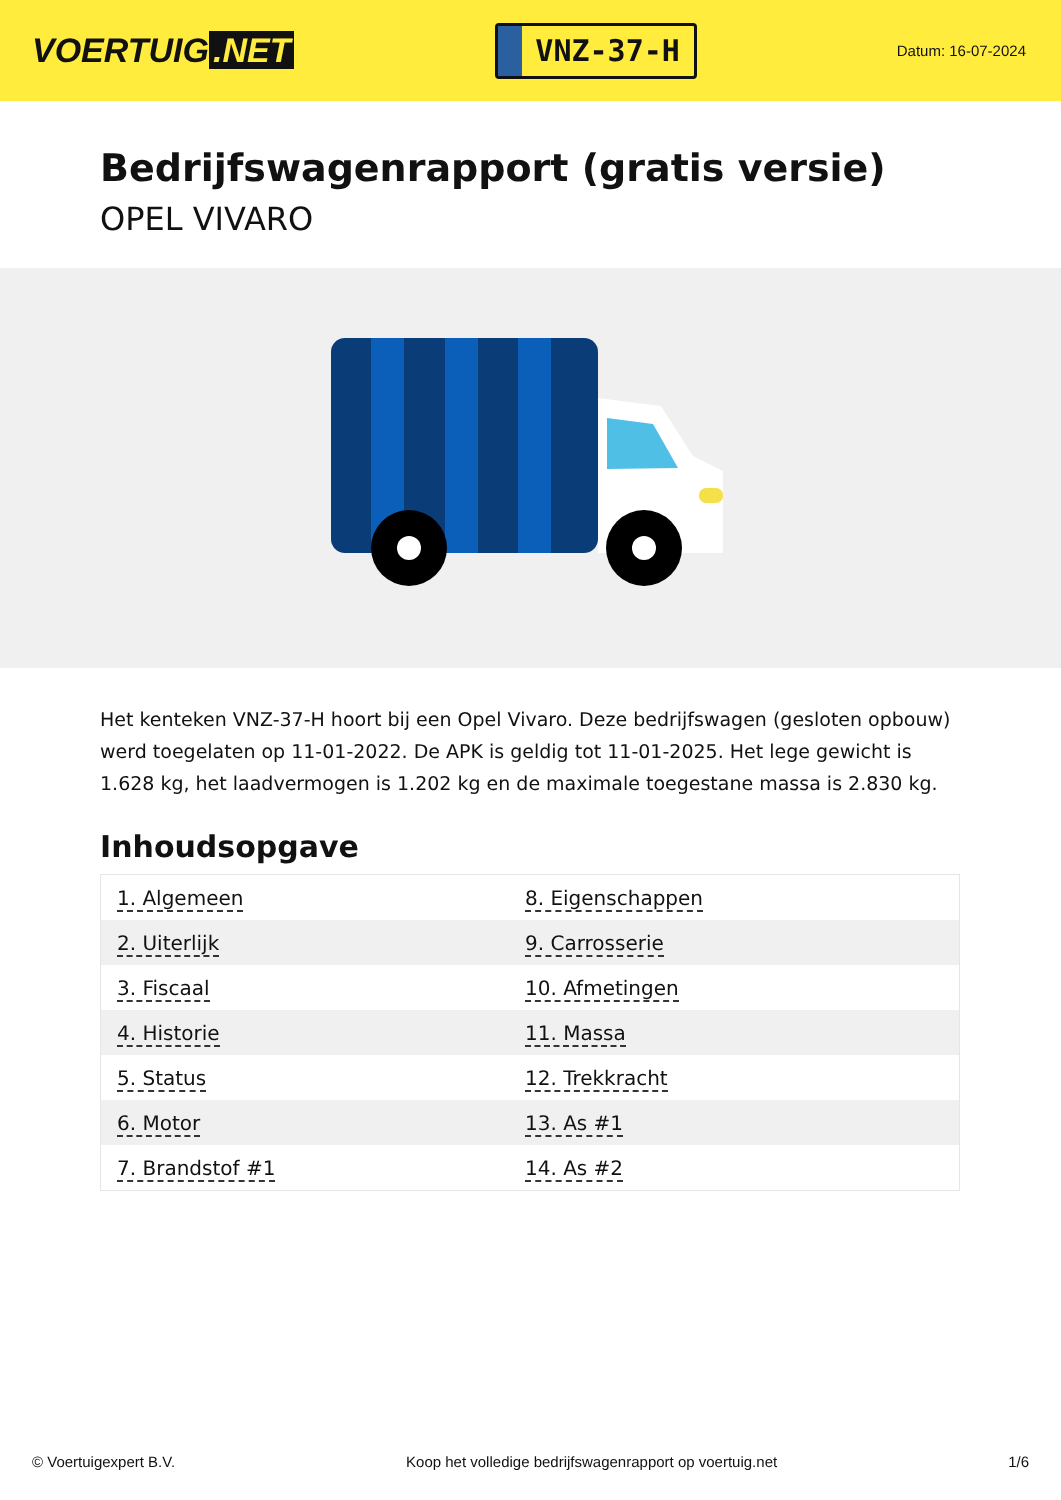VOERTUIG.NET
VNZ-37-H
Datum: 16-07-2024
Bedrijfswagenrapport (gratis versie)
OPEL VIVARO
Het kenteken VNZ-37-H hoort bij een Opel Vivaro. Deze bedrijfswagen (gesloten opbouw) werd toegelaten op 11-01-2022. De APK is geldig tot 11-01-2025. Het lege gewicht is 1.628 kg, het laadvermogen is 1.202 kg en de maximale toegestane massa is 2.830 kg.
Inhoudsopgave
| 1. Algemeen | 8. Eigenschappen |
| 2. Uiterlijk | 9. Carrosserie |
| 3. Fiscaal | 10. Afmetingen |
| 4. Historie | 11. Massa |
| 5. Status | 12. Trekkracht |
| 6. Motor | 13. As #1 |
| 7. Brandstof #1 | 14. As #2 |
© Voertuigexpert B.V. Koop het volledige bedrijfswagenrapport op voertuig.net 1/6